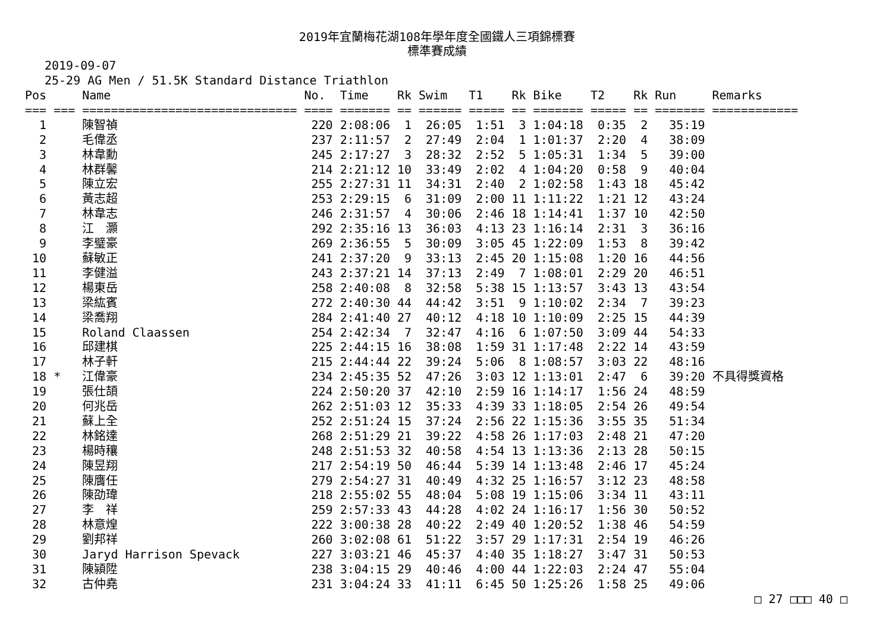2019年宜蘭梅花湖108年學年度全國鐵人三項錦標賽
標準賽成績
2019-09-07
25-29 AG Men / 51.5K Standard Distance Triathlon
| Pos | | Name | No. | Time | Rk | Swim | T1 | Rk | Bike | T2 | Rk | Run | Remarks |
| --- | --- | --- | --- | --- | --- | --- | --- | --- | --- | --- | --- | --- | --- |
| === | === | ============================== | ==== | ======= | == | ====== | ===== | == | ======= | ===== | == | ======= | ============ |
| 1 | | 陳智禎 | 220 | 2:08:06 | 1 | 26:05 | 1:51 | 3 | 1:04:18 | 0:35 | 2 | 35:19 | |
| 2 | | 毛偉丞 | 237 | 2:11:57 | 2 | 27:49 | 2:04 | 1 | 1:01:37 | 2:20 | 4 | 38:09 | |
| 3 | | 林韋勳 | 245 | 2:17:27 | 3 | 28:32 | 2:52 | 5 | 1:05:31 | 1:34 | 5 | 39:00 | |
| 4 | | 林群馨 | 214 | 2:21:12 | 10 | 33:49 | 2:02 | 4 | 1:04:20 | 0:58 | 9 | 40:04 | |
| 5 | | 陳立宏 | 255 | 2:27:31 | 11 | 34:31 | 2:40 | 2 | 1:02:58 | 1:43 | 18 | 45:42 | |
| 6 | | 黃志超 | 253 | 2:29:15 | 6 | 31:09 | 2:00 | 11 | 1:11:22 | 1:21 | 12 | 43:24 | |
| 7 | | 林韋志 | 246 | 2:31:57 | 4 | 30:06 | 2:46 | 18 | 1:14:41 | 1:37 | 10 | 42:50 | |
| 8 | | 江 灝 | 292 | 2:35:16 | 13 | 36:03 | 4:13 | 23 | 1:16:14 | 2:31 | 3 | 36:16 | |
| 9 | | 李璧豪 | 269 | 2:36:55 | 5 | 30:09 | 3:05 | 45 | 1:22:09 | 1:53 | 8 | 39:42 | |
| 10 | | 蘇敏正 | 241 | 2:37:20 | 9 | 33:13 | 2:45 | 20 | 1:15:08 | 1:20 | 16 | 44:56 | |
| 11 | | 李健溢 | 243 | 2:37:21 | 14 | 37:13 | 2:49 | 7 | 1:08:01 | 2:29 | 20 | 46:51 | |
| 12 | | 楊東岳 | 258 | 2:40:08 | 8 | 32:58 | 5:38 | 15 | 1:13:57 | 3:43 | 13 | 43:54 | |
| 13 | | 梁紘賓 | 272 | 2:40:30 | 44 | 44:42 | 3:51 | 9 | 1:10:02 | 2:34 | 7 | 39:23 | |
| 14 | | 梁喬翔 | 284 | 2:41:40 | 27 | 40:12 | 4:18 | 10 | 1:10:09 | 2:25 | 15 | 44:39 | |
| 15 | | Roland Claassen | 254 | 2:42:34 | 7 | 32:47 | 4:16 | 6 | 1:07:50 | 3:09 | 44 | 54:33 | |
| 16 | | 邱建棋 | 225 | 2:44:15 | 16 | 38:08 | 1:59 | 31 | 1:17:48 | 2:22 | 14 | 43:59 | |
| 17 | | 林子軒 | 215 | 2:44:44 | 22 | 39:24 | 5:06 | 8 | 1:08:57 | 3:03 | 22 | 48:16 | |
| 18 | * | 江偉豪 | 234 | 2:45:35 | 52 | 47:26 | 3:03 | 12 | 1:13:01 | 2:47 | 6 | 39:20 | 不具得獎資格 |
| 19 | | 張仕頡 | 224 | 2:50:20 | 37 | 42:10 | 2:59 | 16 | 1:14:17 | 1:56 | 24 | 48:59 | |
| 20 | | 何兆岳 | 262 | 2:51:03 | 12 | 35:33 | 4:39 | 33 | 1:18:05 | 2:54 | 26 | 49:54 | |
| 21 | | 蘇上全 | 252 | 2:51:24 | 15 | 37:24 | 2:56 | 22 | 1:15:36 | 3:55 | 35 | 51:34 | |
| 22 | | 林銘達 | 268 | 2:51:29 | 21 | 39:22 | 4:58 | 26 | 1:17:03 | 2:48 | 21 | 47:20 | |
| 23 | | 楊時穰 | 248 | 2:51:53 | 32 | 40:58 | 4:54 | 13 | 1:13:36 | 2:13 | 28 | 50:15 | |
| 24 | | 陳昱翔 | 217 | 2:54:19 | 50 | 46:44 | 5:39 | 14 | 1:13:48 | 2:46 | 17 | 45:24 | |
| 25 | | 陳膺任 | 279 | 2:54:27 | 31 | 40:49 | 4:32 | 25 | 1:16:57 | 3:12 | 23 | 48:58 | |
| 26 | | 陳劭瑋 | 218 | 2:55:02 | 55 | 48:04 | 5:08 | 19 | 1:15:06 | 3:34 | 11 | 43:11 | |
| 27 | | 李 祥 | 259 | 2:57:33 | 43 | 44:28 | 4:02 | 24 | 1:16:17 | 1:56 | 30 | 50:52 | |
| 28 | | 林意煌 | 222 | 3:00:38 | 28 | 40:22 | 2:49 | 40 | 1:20:52 | 1:38 | 46 | 54:59 | |
| 29 | | 劉邦祥 | 260 | 3:02:08 | 61 | 51:22 | 3:57 | 29 | 1:17:31 | 2:54 | 19 | 46:26 | |
| 30 | | Jaryd Harrison Spevack | 227 | 3:03:21 | 46 | 45:37 | 4:40 | 35 | 1:18:27 | 3:47 | 31 | 50:53 | |
| 31 | | 陳潁陞 | 238 | 3:04:15 | 29 | 40:46 | 4:00 | 44 | 1:22:03 | 2:24 | 47 | 55:04 | |
| 32 | | 古仲堯 | 231 | 3:04:24 | 33 | 41:11 | 6:45 | 50 | 1:25:26 | 1:58 | 25 | 49:06 | |
□ 27 □□□ 40 □